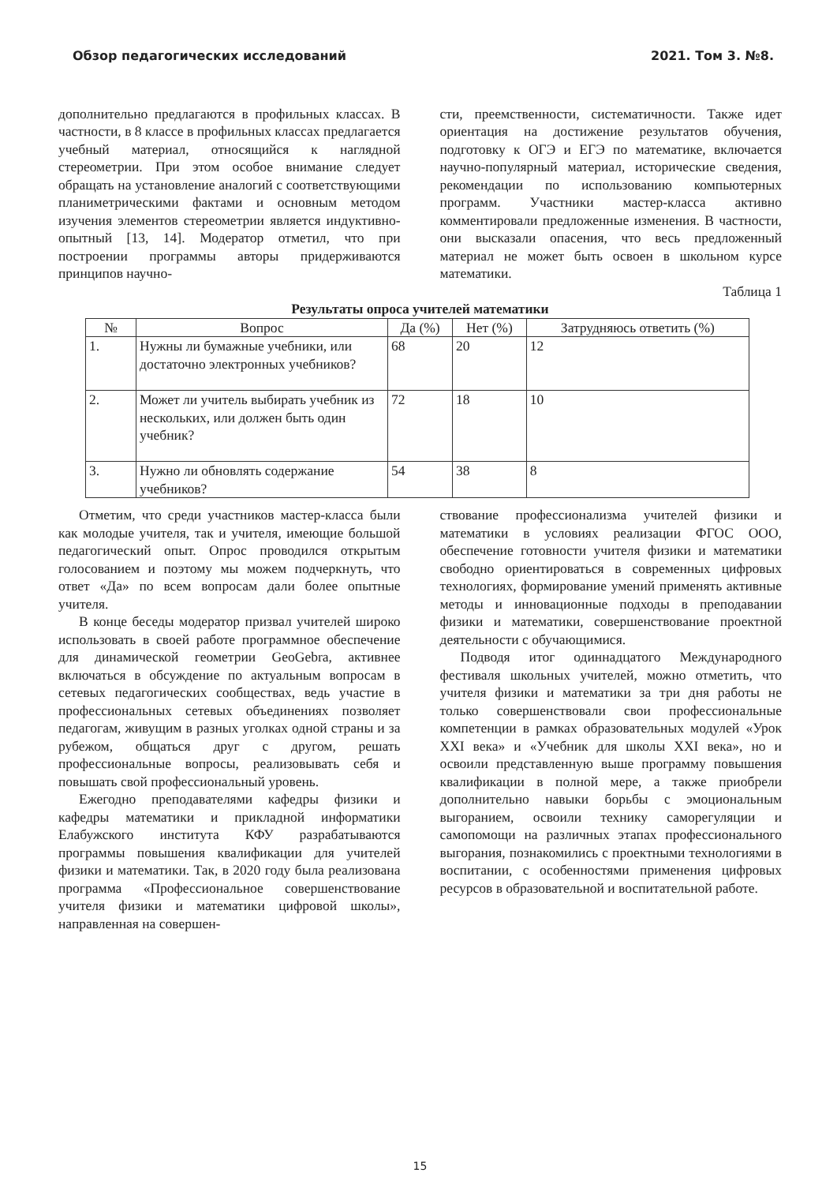Обзор педагогических исследований 2021. Том 3. №8.
дополнительно предлагаются в профильных классах. В частности, в 8 классе в профильных классах предлагается учебный материал, относящийся к наглядной стереометрии. При этом особое внимание следует обращать на установление аналогий с соответствующими планиметрическими фактами и основным методом изучения элементов стереометрии является индуктивно-опытный [13, 14]. Модератор отметил, что при построении программы авторы придерживаются принципов научно-
сти, преемственности, систематичности. Также идет ориентация на достижение результатов обучения, подготовку к ОГЭ и ЕГЭ по математике, включается научно-популярный материал, исторические сведения, рекомендации по использованию компьютерных программ. Участники мастер-класса активно комментировали предложенные изменения. В частности, они высказали опасения, что весь предложенный материал не может быть освоен в школьном курсе математики.
Таблица 1
Результаты опроса учителей математики
| № | Вопрос | Да (%) | Нет (%) | Затрудняюсь ответить (%) |
| --- | --- | --- | --- | --- |
| 1. | Нужны ли бумажные учебники, или достаточно электронных учебников? | 68 | 20 | 12 |
| 2. | Может ли учитель выбирать учебник из нескольких, или должен быть один учебник? | 72 | 18 | 10 |
| 3. | Нужно ли обновлять содержание учебников? | 54 | 38 | 8 |
Отметим, что среди участников мастер-класса были как молодые учителя, так и учителя, имеющие большой педагогический опыт. Опрос проводился открытым голосованием и поэтому мы можем подчеркнуть, что ответ «Да» по всем вопросам дали более опытные учителя.
В конце беседы модератор призвал учителей широко использовать в своей работе программное обеспечение для динамической геометрии GeoGebra, активнее включаться в обсуждение по актуальным вопросам в сетевых педагогических сообществах, ведь участие в профессиональных сетевых объединениях позволяет педагогам, живущим в разных уголках одной страны и за рубежом, общаться друг с другом, решать профессиональные вопросы, реализовывать себя и повышать свой профессиональный уровень.
Ежегодно преподавателями кафедры физики и кафедры математики и прикладной информатики Елабужского института КФУ разрабатываются программы повышения квалификации для учителей физики и математики. Так, в 2020 году была реализована программа «Профессиональное совершенствование учителя физики и математики цифровой школы», направленная на совершен-
ствование профессионализма учителей физики и математики в условиях реализации ФГОС ООО, обеспечение готовности учителя физики и математики свободно ориентироваться в современных цифровых технологиях, формирование умений применять активные методы и инновационные подходы в преподавании физики и математики, совершенствование проектной деятельности с обучающимися.
Подводя итог одиннадцатого Международного фестиваля школьных учителей, можно отметить, что учителя физики и математики за три дня работы не только совершенствовали свои профессиональные компетенции в рамках образовательных модулей «Урок XXI века» и «Учебник для школы XXI века», но и освоили представленную выше программу повышения квалификации в полной мере, а также приобрели дополнительно навыки борьбы с эмоциональным выгоранием, освоили технику саморегуляции и самопомощи на различных этапах профессионального выгорания, познакомились с проектными технологиями в воспитании, с особенностями применения цифровых ресурсов в образовательной и воспитательной работе.
15